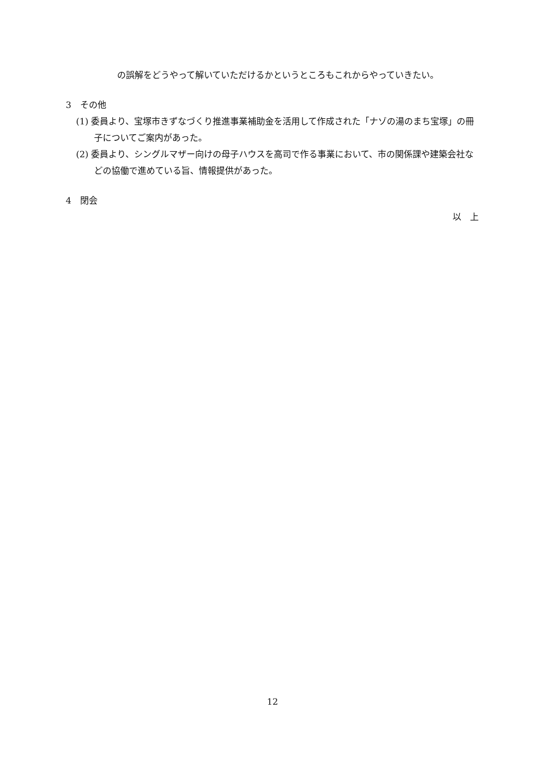の誤解をどうやって解いていただけるかというところもこれからやっていきたい。
3　その他
(1) 委員より、宝塚市きずなづくり推進事業補助金を活用して作成された「ナゾの湯のまち宝塚」の冊子についてご案内があった。
(2) 委員より、シングルマザー向けの母子ハウスを高司で作る事業において、市の関係課や建築会社などの協働で進めている旨、情報提供があった。
4　閉会
以　上
12